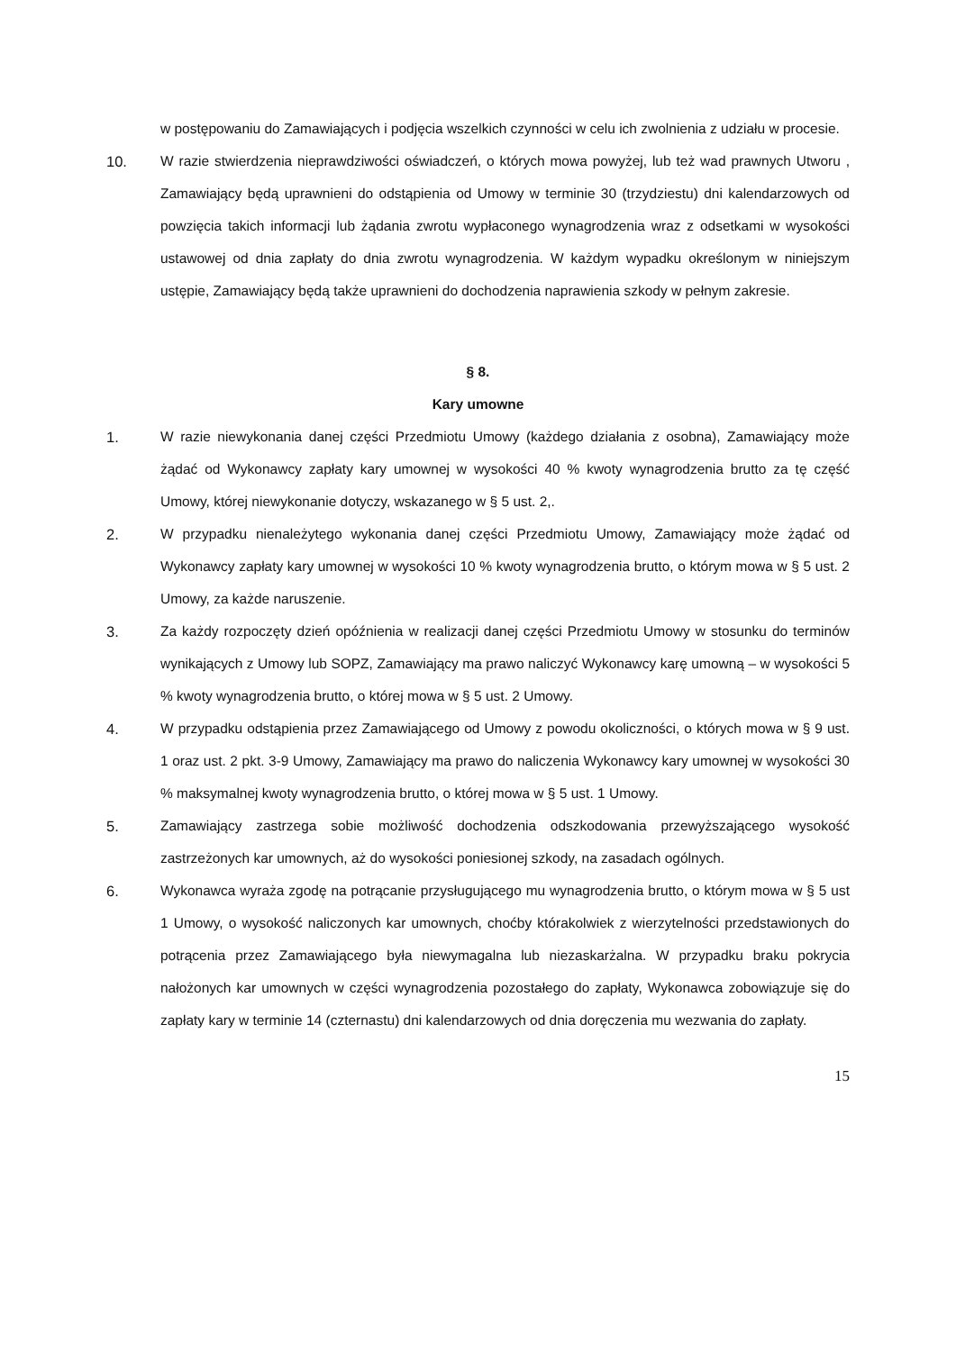w postępowaniu do Zamawiających i podjęcia wszelkich czynności w celu ich zwolnienia z udziału w procesie.
10. W razie stwierdzenia nieprawdziwości oświadczeń, o których mowa powyżej, lub też wad prawnych Utworu , Zamawiający będą uprawnieni do odstąpienia od Umowy w terminie 30 (trzydziestu) dni kalendarzowych od powzięcia takich informacji lub żądania zwrotu wypłaconego wynagrodzenia wraz z odsetkami w wysokości ustawowej od dnia zapłaty do dnia zwrotu wynagrodzenia. W każdym wypadku określonym w niniejszym ustępie, Zamawiający będą także uprawnieni do dochodzenia naprawienia szkody w pełnym zakresie.
§ 8.
Kary umowne
1. W razie niewykonania danej części Przedmiotu Umowy (każdego działania z osobna), Zamawiający może żądać od Wykonawcy zapłaty kary umownej w wysokości 40 % kwoty wynagrodzenia brutto za tę część Umowy, której niewykonanie dotyczy, wskazanego w § 5 ust. 2,.
2. W przypadku nienależytego wykonania danej części Przedmiotu Umowy, Zamawiający może żądać od Wykonawcy zapłaty kary umownej w wysokości 10 % kwoty wynagrodzenia brutto, o którym mowa w § 5 ust. 2 Umowy, za każde naruszenie.
3. Za każdy rozpoczęty dzień opóźnienia w realizacji danej części Przedmiotu Umowy w stosunku do terminów wynikających z Umowy lub SOPZ, Zamawiający ma prawo naliczyć Wykonawcy karę umowną – w wysokości 5 % kwoty wynagrodzenia brutto, o której mowa w § 5 ust. 2 Umowy.
4. W przypadku odstąpienia przez Zamawiającego od Umowy z powodu okoliczności, o których mowa w § 9 ust. 1 oraz ust. 2 pkt. 3-9 Umowy, Zamawiający ma prawo do naliczenia Wykonawcy kary umownej w wysokości 30 % maksymalnej kwoty wynagrodzenia brutto, o której mowa w § 5 ust. 1 Umowy.
5. Zamawiający zastrzega sobie możliwość dochodzenia odszkodowania przewyższającego wysokość zastrzeżonych kar umownych, aż do wysokości poniesionej szkody, na zasadach ogólnych.
6. Wykonawca wyraża zgodę na potrącanie przysługującego mu wynagrodzenia brutto, o którym mowa w § 5 ust 1 Umowy, o wysokość naliczonych kar umownych, choćby którakolwiek z wierzytelności przedstawionych do potrącenia przez Zamawiającego była niewymagalna lub niezaskarżalna. W przypadku braku pokrycia nałożonych kar umownych w części wynagrodzenia pozostałego do zapłaty, Wykonawca zobowiązuje się do zapłaty kary w terminie 14 (czternastu) dni kalendarzowych od dnia doręczenia mu wezwania do zapłaty.
15